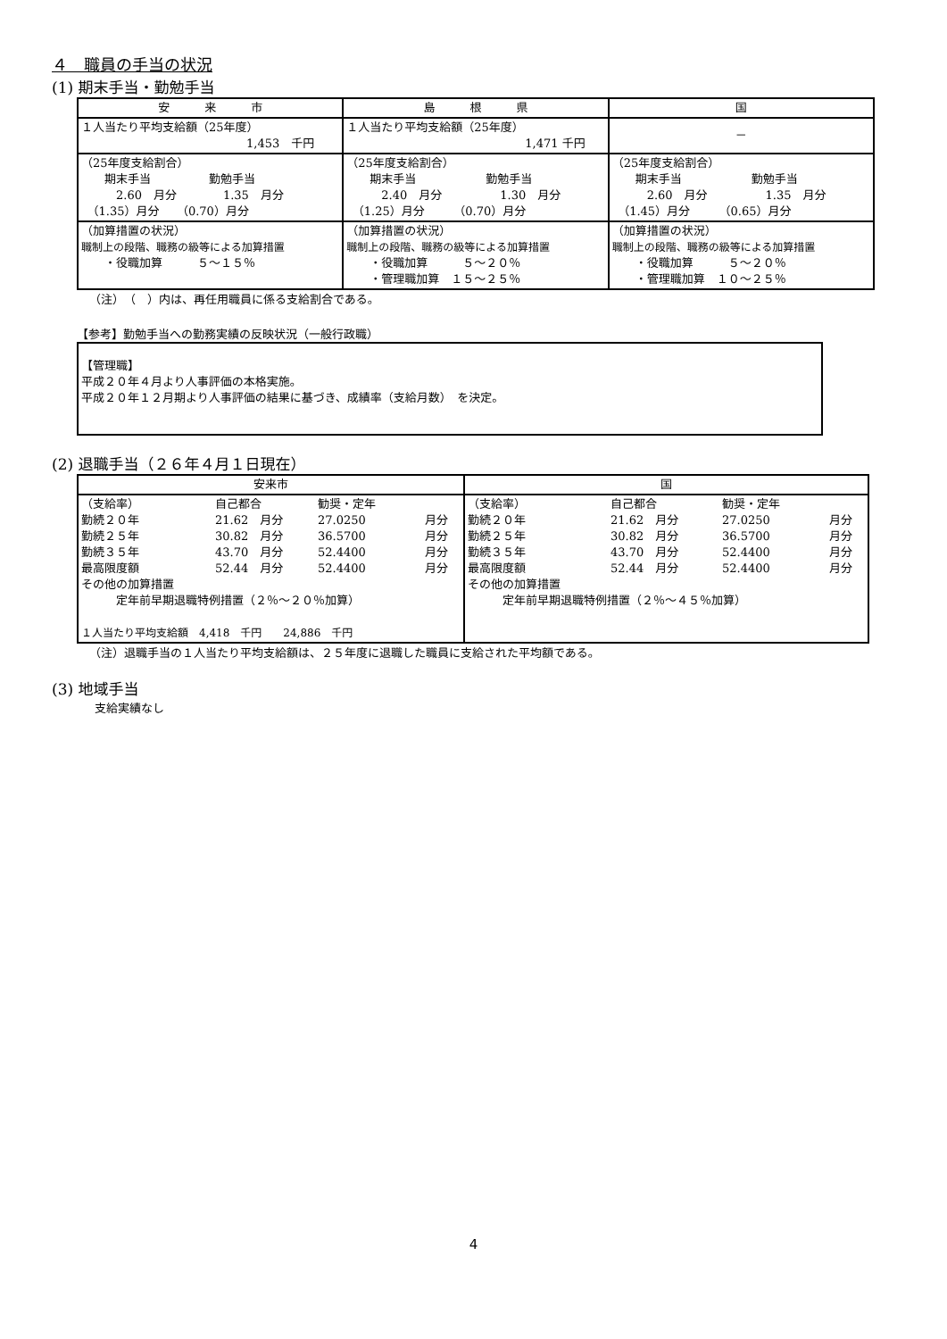４　職員の手当の状況
(1) 期末手当・勤勉手当
| 安 来 市 | 島 根 県 | 国 |
| １人当たり平均支給額（25年度） 1,453 千円 | １人当たり平均支給額（25年度） 1,471 千円 | － |
| （25年度支給割合） 期末手当 勤勉手当 2.60 月分 1.35 月分 （1.35）月分 （0.70）月分 | （25年度支給割合） 期末手当 勤勉手当 2.40 月分 1.30 月分 （1.25）月分 （0.70）月分 | （25年度支給割合） 期末手当 勤勉手当 2.60 月分 1.35 月分 （1.45）月分 （0.65）月分 |
| （加算措置の状況） 職制上の段階、職務の級等による加算措置 ・役職加算 ５～１５％ | （加算措置の状況） 職制上の段階、職務の級等による加算措置 ・役職加算 ５～２０％ ・管理職加算 １５～２５％ | （加算措置の状況） 職制上の段階、職務の級等による加算措置 ・役職加算 ５～２０％ ・管理職加算 １０～２５％ |
（注）　（　）内は、再任用職員に係る支給割合である。
【参考】勤勉手当への勤務実績の反映状況（一般行政職）
【管理職】
平成２０年４月より人事評価の本格実施。
平成２０年１２月期より人事評価の結果に基づき、成績率（支給月数）　を決定。
(2) 退職手当（２６年４月１日現在）
| 安来市 | 国 |
| （支給率） 自己都合 勧奨・定年 勤続２０年 21.62 月分 27.0250 月分 勤続２５年 30.82 月分 36.5700 月分 勤続３５年 43.70 月分 52.4400 月分 最高限度額 52.44 月分 52.4400 月分 その他の加算措置 定年前早期退職特例措置（２％～２０％加算） １人当たり平均支給額 4,418 千円 24,886 千円 | （支給率） 自己都合 勧奨・定年 勤続２０年 21.62 月分 27.0250 月分 勤続２５年 30.82 月分 36.5700 月分 勤続３５年 43.70 月分 52.4400 月分 最高限度額 52.44 月分 52.4400 月分 その他の加算措置 定年前早期退職特例措置（２％～４５％加算） |
（注）退職手当の１人当たり平均支給額は、２５年度に退職した職員に支給された平均額である。
(3) 地域手当
支給実績なし
4